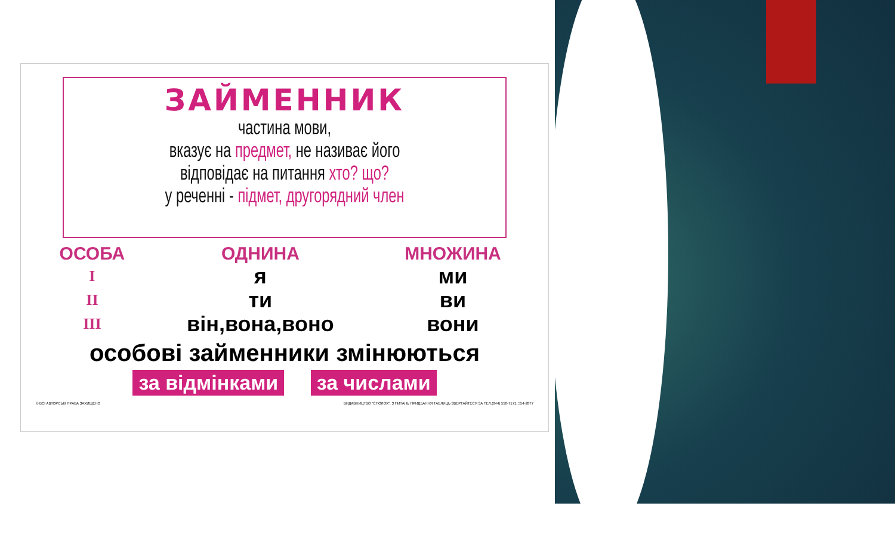ЗАЙМЕННИК
частина мови,
вказує на предмет, не називає його
відповідає на питання хто? що?
у реченні - підмет, другорядний член
| ОСОБА | ОДНИНА | МНОЖИНА |
| --- | --- | --- |
| I | я | ми |
| II | ти | ви |
| III | він,вона,воно | вони |
особові займенники змінюються
за відмінками за числами
© ВСІ АВТОРСЬКІ ПРАВА ЗАХИЩЕНО ВИДАВНИЦТВО "СПОЛОХ". З ПИТАНЬ ПРИДБАННЯ ТАБЛИЦЬ ЗВЕРТАЙТЕСЯ ЗА ТЕЛ.(044) 550-7171, 554-2877